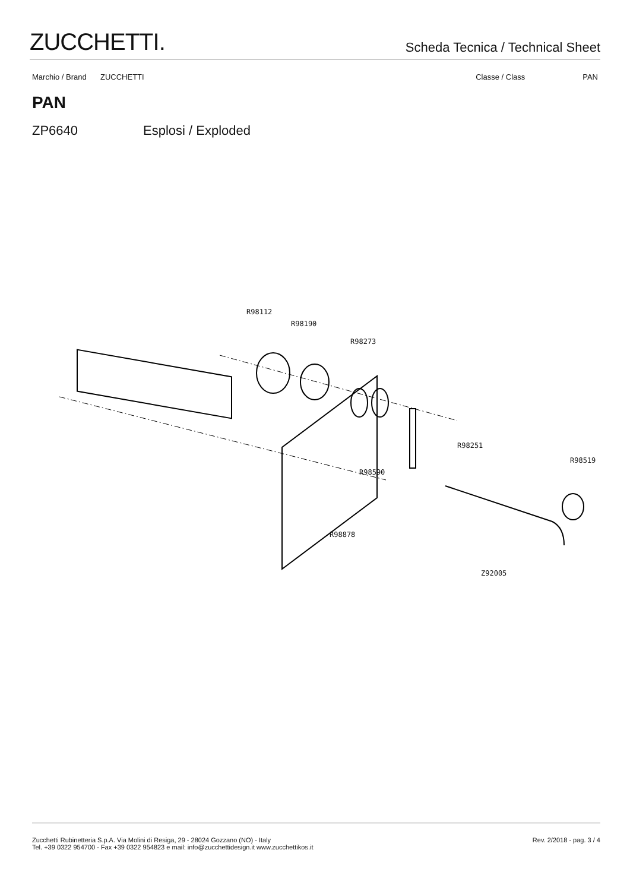ZUCCHETTI.
Scheda Tecnica / Technical Sheet
Marchio / Brand ZUCCHETTI Classe / Class PAN
PAN
ZP6640 Esplosi / Exploded
R98112
R98190
R98273
R98251
R98519
R98590
R98878
Z92005
Zucchetti Rubinetteria S.p.A. Via Molini di Resiga, 29 - 28024 Gozzano (NO) - Italy
Tel. +39 0322 954700 - Fax +39 0322 954823 e mail: info@zucchettidesign.it www.zucchettikos.it
Rev. 2/2018 - pag. 3 / 4